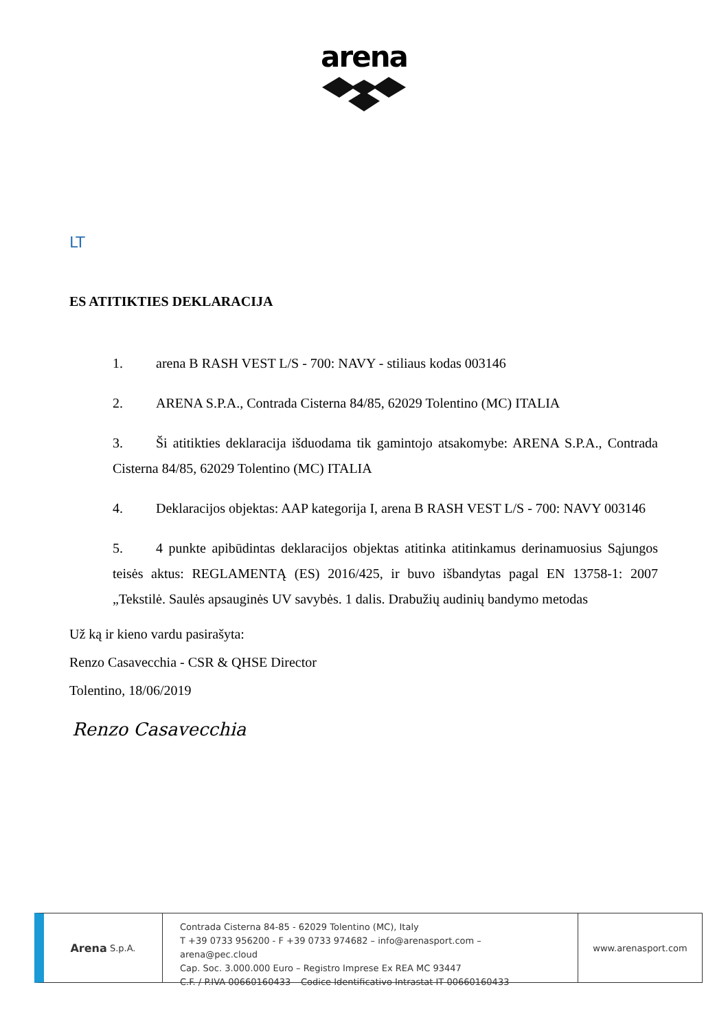arena
LT
ES ATITIKTIES DEKLARACIJA
1. arena B RASH VEST L/S - 700: NAVY - stiliaus kodas 003146
2. ARENA S.P.A., Contrada Cisterna 84/85, 62029 Tolentino (MC) ITALIA
3. Ši atitikties deklaracija išduodama tik gamintojo atsakomybe: ARENA S.P.A., Contrada Cisterna 84/85, 62029 Tolentino (MC) ITALIA
4. Deklaracijos objektas: AAP kategorija I, arena B RASH VEST L/S - 700: NAVY 003146
5. 4 punkte apibūdintas deklaracijos objektas atitinka atitinkamus derinamuosius Sąjungos teisės aktus: REGLAMENTĄ (ES) 2016/425, ir buvo išbandytas pagal EN 13758-1: 2007 „Tekstilė. Saulės apsauginės UV savybės. 1 dalis. Drabužių audinių bandymo metodas
Už ką ir kieno vardu pasirašyta:
Renzo Casavecchia - CSR & QHSE Director
Tolentino, 18/06/2019
Renzo Casavecchia
Arena S.p.A.
Contrada Cisterna 84-85 - 62029 Tolentino (MC), Italy
T +39 0733 956200 - F +39 0733 974682 – info@arenasport.com – arena@pec.cloud
Cap. Soc. 3.000.000 Euro – Registro Imprese Ex REA MC 93447
C.F. / P.IVA 00660160433 – Codice Identificativo Intrastat IT 00660160433
www.arenasport.com